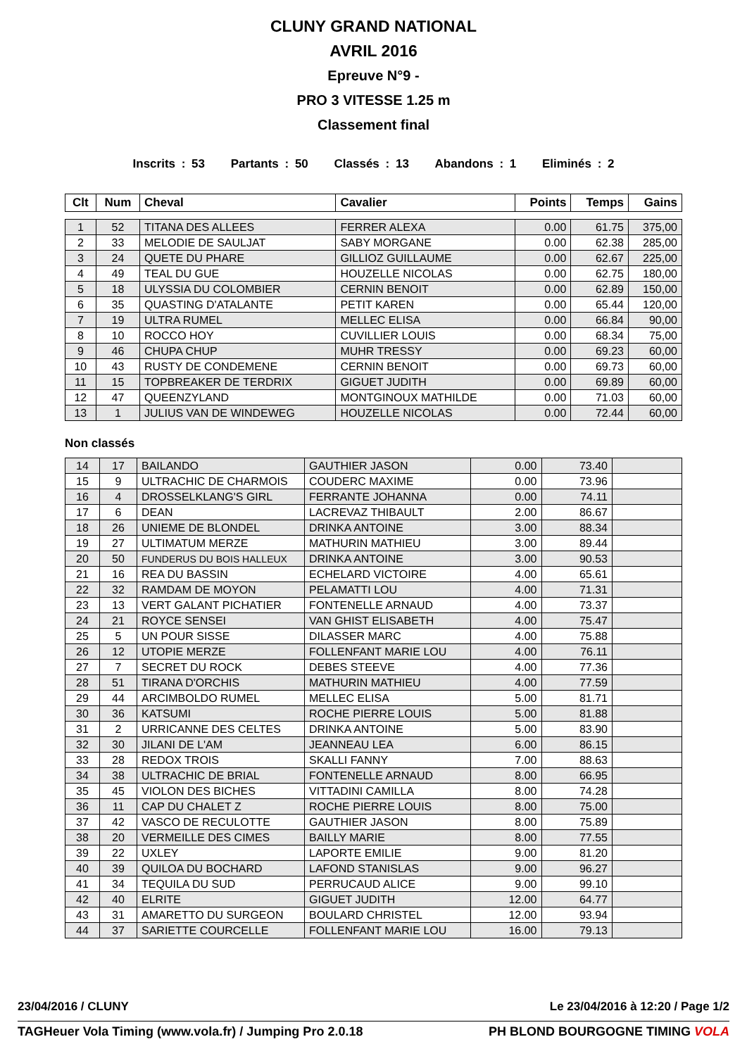CLUNY GRAND NATIONAL
AVRIL 2016
Epreuve N°9 -
PRO 3 VITESSE 1.25 m
Classement final
Inscrits : 53 Partants : 50 Classés : 13 Abandons : 1 Eliminés : 2
| Clt | Num | Cheval | Cavalier | Points | Temps | Gains |
| --- | --- | --- | --- | --- | --- | --- |
| 1 | 52 | TITANA DES ALLEES | FERRER ALEXA | 0.00 | 61.75 | 375,00 |
| 2 | 33 | MELODIE DE SAULJAT | SABY MORGANE | 0.00 | 62.38 | 285,00 |
| 3 | 24 | QUETE DU PHARE | GILLIOZ GUILLAUME | 0.00 | 62.67 | 225,00 |
| 4 | 49 | TEAL DU GUE | HOUZELLE NICOLAS | 0.00 | 62.75 | 180,00 |
| 5 | 18 | ULYSSIA DU COLOMBIER | CERNIN BENOIT | 0.00 | 62.89 | 150,00 |
| 6 | 35 | QUASTING D'ATALANTE | PETIT KAREN | 0.00 | 65.44 | 120,00 |
| 7 | 19 | ULTRA RUMEL | MELLEC ELISA | 0.00 | 66.84 | 90,00 |
| 8 | 10 | ROCCO HOY | CUVILLIER LOUIS | 0.00 | 68.34 | 75,00 |
| 9 | 46 | CHUPA CHUP | MUHR TRESSY | 0.00 | 69.23 | 60,00 |
| 10 | 43 | RUSTY DE CONDEMENE | CERNIN BENOIT | 0.00 | 69.73 | 60,00 |
| 11 | 15 | TOPBREAKER DE TERDRIX | GIGUET JUDITH | 0.00 | 69.89 | 60,00 |
| 12 | 47 | QUEENZYLAND | MONTGINOUX MATHILDE | 0.00 | 71.03 | 60,00 |
| 13 | 1 | JULIUS VAN DE WINDEWEG | HOUZELLE NICOLAS | 0.00 | 72.44 | 60,00 |
Non classés
| 14 | 17 | BAILANDO | GAUTHIER JASON | 0.00 | 73.40 | |
| 15 | 9 | ULTRACHIC DE CHARMOIS | COUDERC MAXIME | 0.00 | 73.96 | |
| 16 | 4 | DROSSELKLANG'S GIRL | FERRANTE JOHANNA | 0.00 | 74.11 | |
| 17 | 6 | DEAN | LACREVAZ THIBAULT | 2.00 | 86.67 | |
| 18 | 26 | UNIEME DE BLONDEL | DRINKA ANTOINE | 3.00 | 88.34 | |
| 19 | 27 | ULTIMATUM MERZE | MATHURIN MATHIEU | 3.00 | 89.44 | |
| 20 | 50 | FUNDERUS DU BOIS HALLEUX | DRINKA ANTOINE | 3.00 | 90.53 | |
| 21 | 16 | REA DU BASSIN | ECHELARD VICTOIRE | 4.00 | 65.61 | |
| 22 | 32 | RAMDAM DE MOYON | PELAMATTI LOU | 4.00 | 71.31 | |
| 23 | 13 | VERT GALANT PICHATIER | FONTENELLE ARNAUD | 4.00 | 73.37 | |
| 24 | 21 | ROYCE SENSEI | VAN GHIST ELISABETH | 4.00 | 75.47 | |
| 25 | 5 | UN POUR SISSE | DILASSER MARC | 4.00 | 75.88 | |
| 26 | 12 | UTOPIE MERZE | FOLLENFANT MARIE LOU | 4.00 | 76.11 | |
| 27 | 7 | SECRET DU ROCK | DEBES STEEVE | 4.00 | 77.36 | |
| 28 | 51 | TIRANA D'ORCHIS | MATHURIN MATHIEU | 4.00 | 77.59 | |
| 29 | 44 | ARCIMBOLDO RUMEL | MELLEC ELISA | 5.00 | 81.71 | |
| 30 | 36 | KATSUMI | ROCHE PIERRE LOUIS | 5.00 | 81.88 | |
| 31 | 2 | URRICANNE DES CELTES | DRINKA ANTOINE | 5.00 | 83.90 | |
| 32 | 30 | JILANI DE L'AM | JEANNEAU LEA | 6.00 | 86.15 | |
| 33 | 28 | REDOX TROIS | SKALLI FANNY | 7.00 | 88.63 | |
| 34 | 38 | ULTRACHIC DE BRIAL | FONTENELLE ARNAUD | 8.00 | 66.95 | |
| 35 | 45 | VIOLON DES BICHES | VITTADINI CAMILLA | 8.00 | 74.28 | |
| 36 | 11 | CAP DU CHALET Z | ROCHE PIERRE LOUIS | 8.00 | 75.00 | |
| 37 | 42 | VASCO DE RECULOTTE | GAUTHIER JASON | 8.00 | 75.89 | |
| 38 | 20 | VERMEILLE DES CIMES | BAILLY MARIE | 8.00 | 77.55 | |
| 39 | 22 | UXLEY | LAPORTE EMILIE | 9.00 | 81.20 | |
| 40 | 39 | QUILOA DU BOCHARD | LAFOND STANISLAS | 9.00 | 96.27 | |
| 41 | 34 | TEQUILA DU SUD | PERRUCAUD ALICE | 9.00 | 99.10 | |
| 42 | 40 | ELRITE | GIGUET JUDITH | 12.00 | 64.77 | |
| 43 | 31 | AMARETTO DU SURGEON | BOULARD CHRISTEL | 12.00 | 93.94 | |
| 44 | 37 | SARIETTE COURCELLE | FOLLENFANT MARIE LOU | 16.00 | 79.13 | |
23/04/2016 / CLUNY Le 23/04/2016 à 12:20 / Page 1/2
TAGHeuer Vola Timing (www.vola.fr) / Jumping Pro 2.0.18 PH BLOND BOURGOGNE TIMING VOLA